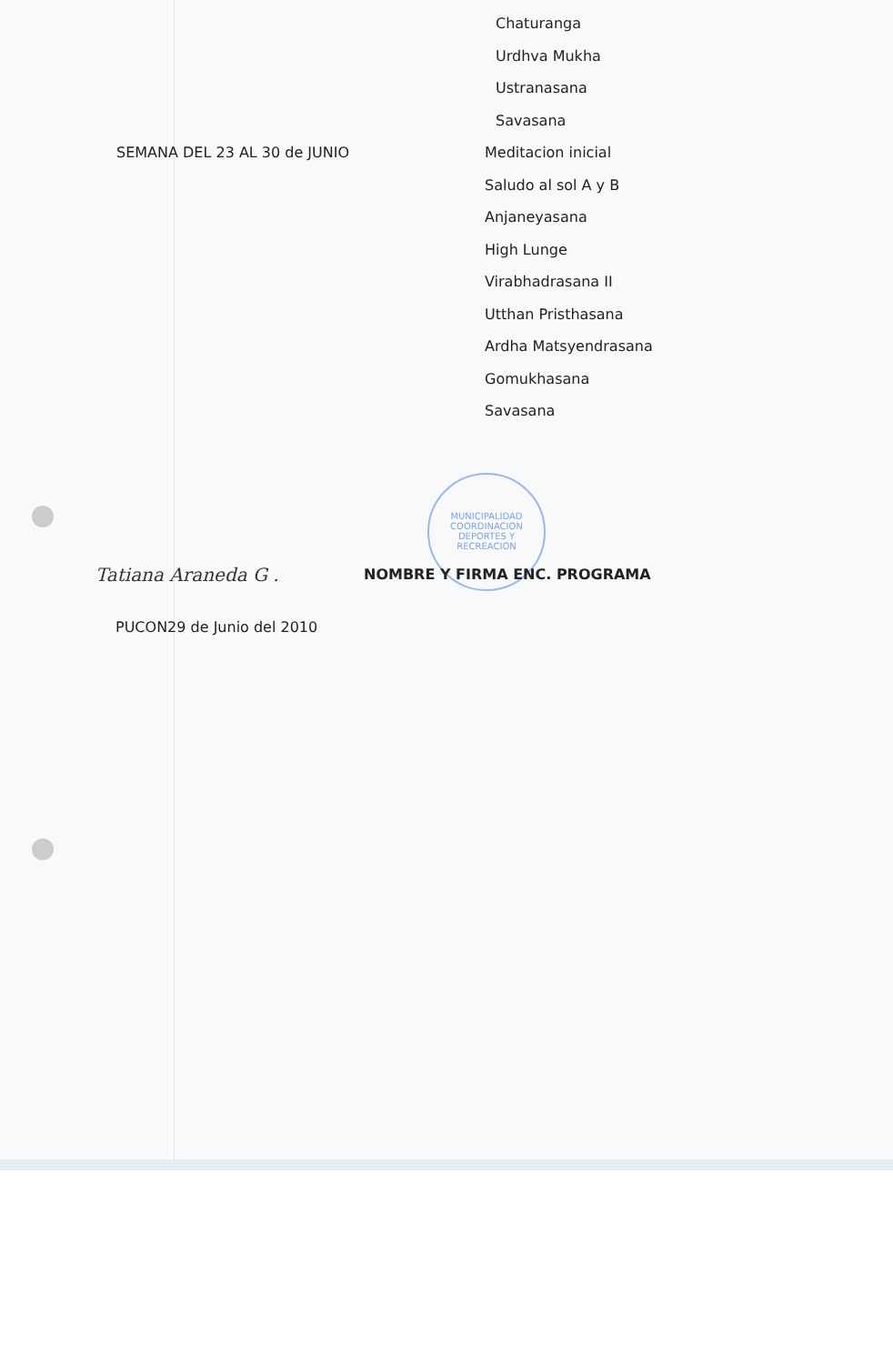MUNICIPALIDAD
COORDINACION
DEPORTES Y
RECREACION
Chaturanga
Urdhva Mukha
Ustranasana
Savasana
SEMANA DEL 23 AL 30 de JUNIO Meditacion inicial
Saludo al sol A y B
Anjaneyasana
High Lunge
Virabhadrasana II
Utthan Pristhasana
Ardha Matsyendrasana
Gomukhasana
Savasana
Tatiana Araneda G .
NOMBRE Y FIRMA ENC. PROGRAMA
PUCON29 de Junio del 2010